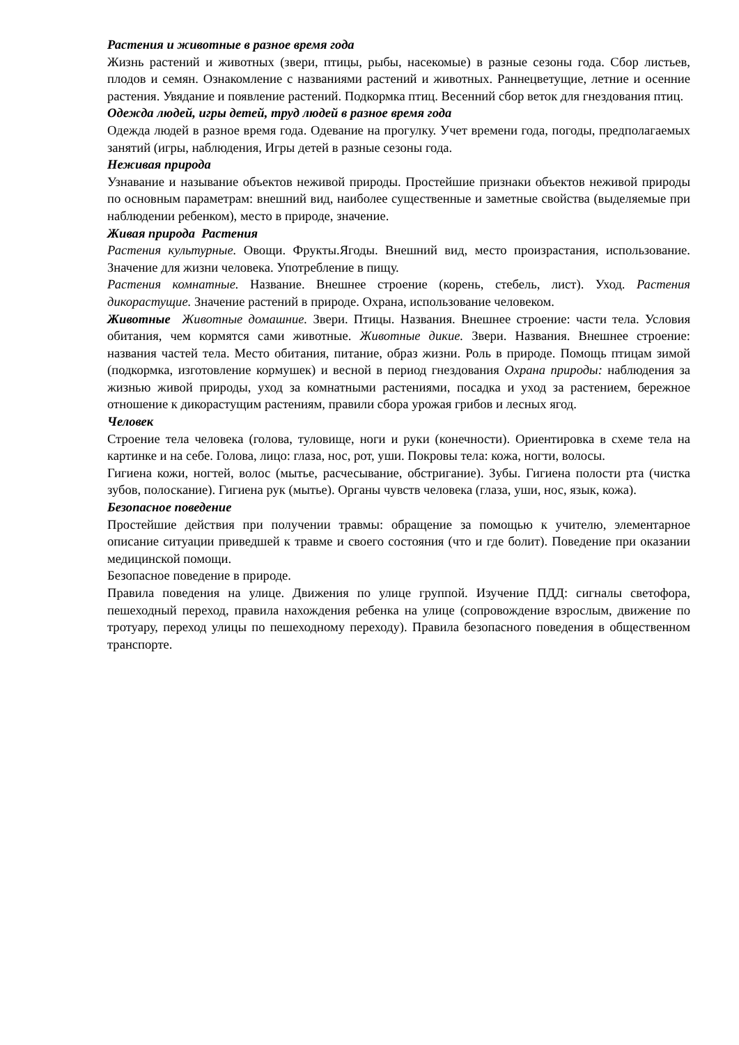Растения и животные в разное время года
Жизнь растений и животных (звери, птицы, рыбы, насекомые) в разные сезоны года. Сбор листьев, плодов и семян. Ознакомление с названиями растений и животных. Раннецветущие, летние и осенние растения. Увядание и появление растений. Подкормка птиц. Весенний сбор веток для гнездования птиц.
Одежда людей, игры детей, труд людей в разное время года
Одежда людей в разное время года. Одевание на прогулку. Учет времени года, погоды, предполагаемых занятий (игры, наблюдения, Игры детей в разные сезоны года.
Неживая природа
Узнавание и называние объектов неживой природы. Простейшие признаки объектов неживой природы по основным параметрам: внешний вид, наиболее существенные и заметные свойства (выделяемые при наблюдении ребенком), место в природе, значение.
Живая природа Растения
Растения культурные. Овощи. Фрукты.Ягоды. Внешний вид, место произрастания, использование. Значение для жизни человека. Употребление в пищу.
Растения комнатные. Название. Внешнее строение (корень, стебель, лист). Уход. Растения дикорастущие. Значение растений в природе. Охрана, использование человеком.
Животные Животные домашние. Звери. Птицы. Названия. Внешнее строение: части тела. Условия обитания, чем кормятся сами животные. Животные дикие. Звери. Названия. Внешнее строение: названия частей тела. Место обитания, питание, образ жизни. Роль в природе. Помощь птицам зимой (подкормка, изготовление кормушек) и весной в период гнездования Охрана природы: наблюдения за жизнью живой природы, уход за комнатными растениями, посадка и уход за растением, бережное отношение к дикорастущим растениям, правили сбора урожая грибов и лесных ягод.
Человек
Строение тела человека (голова, туловище, ноги и руки (конечности). Ориентировка в схеме тела на картинке и на себе. Голова, лицо: глаза, нос, рот, уши. Покровы тела: кожа, ногти, волосы.
Гигиена кожи, ногтей, волос (мытье, расчесывание, обстригание). Зубы. Гигиена полости рта (чистка зубов, полоскание). Гигиена рук (мытье). Органы чувств человека (глаза, уши, нос, язык, кожа).
Безопасное поведение
Простейшие действия при получении травмы: обращение за помощью к учителю, элементарное описание ситуации приведшей к травме и своего состояния (что и где болит). Поведение при оказании медицинской помощи.
Безопасное поведение в природе.
Правила поведения на улице. Движения по улице группой. Изучение ПДД: сигналы светофора, пешеходный переход, правила нахождения ребенка на улице (сопровождение взрослым, движение по тротуару, переход улицы по пешеходному переходу). Правила безопасного поведения в общественном транспорте.